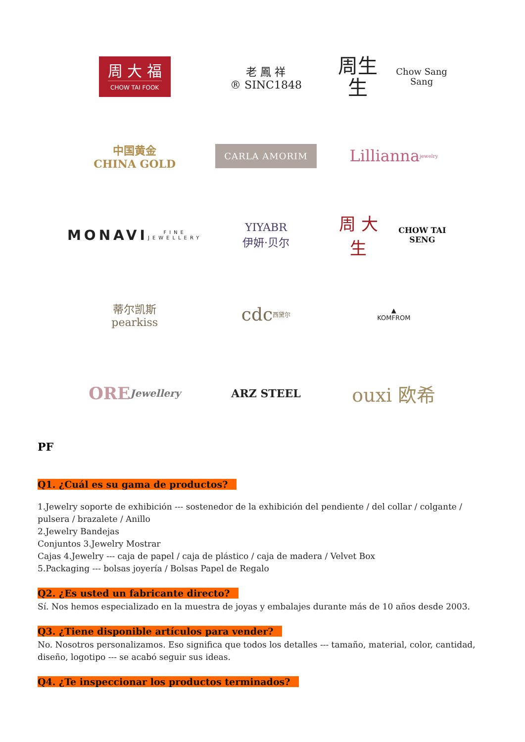周 大 福
CHOW TAI FOOK
老 鳳 祥
® SINC1848
周生生
Chow Sang Sang
中国黄金
CHINA GOLD
CARLA AMORIM
Lillianna jewelry
MONAVI
FINE JEWELLERY
YIYABR
伊妍·贝尔
周 大 生
CHOW TAI SENG
蒂尔凯斯
pearkiss
cdc
西黛尔
▲
KOMFROM
ORE
Jewellery
ARZ STEEL
ouxi 欧希
PF
Q1. ¿Cuál es su gama de productos?
1.Jewelry soporte de exhibición --- sostenedor de la exhibición del pendiente / del collar / colgante / pulsera / brazalete / Anillo
2.Jewelry Bandejas
Conjuntos 3.Jewelry Mostrar
Cajas 4.Jewelry --- caja de papel / caja de plástico / caja de madera / Velvet Box
5.Packaging --- bolsas joyería / Bolsas Papel de Regalo
Q2. ¿Es usted un fabricante directo?
Sí. Nos hemos especializado en la muestra de joyas y embalajes durante más de 10 años desde 2003.
Q3. ¿Tiene disponible artículos para vender?
No. Nosotros personalizamos. Eso significa que todos los detalles --- tamaño, material, color, cantidad, diseño, logotipo --- se acabó seguir sus ideas.
Q4. ¿Te inspeccionar los productos terminados?